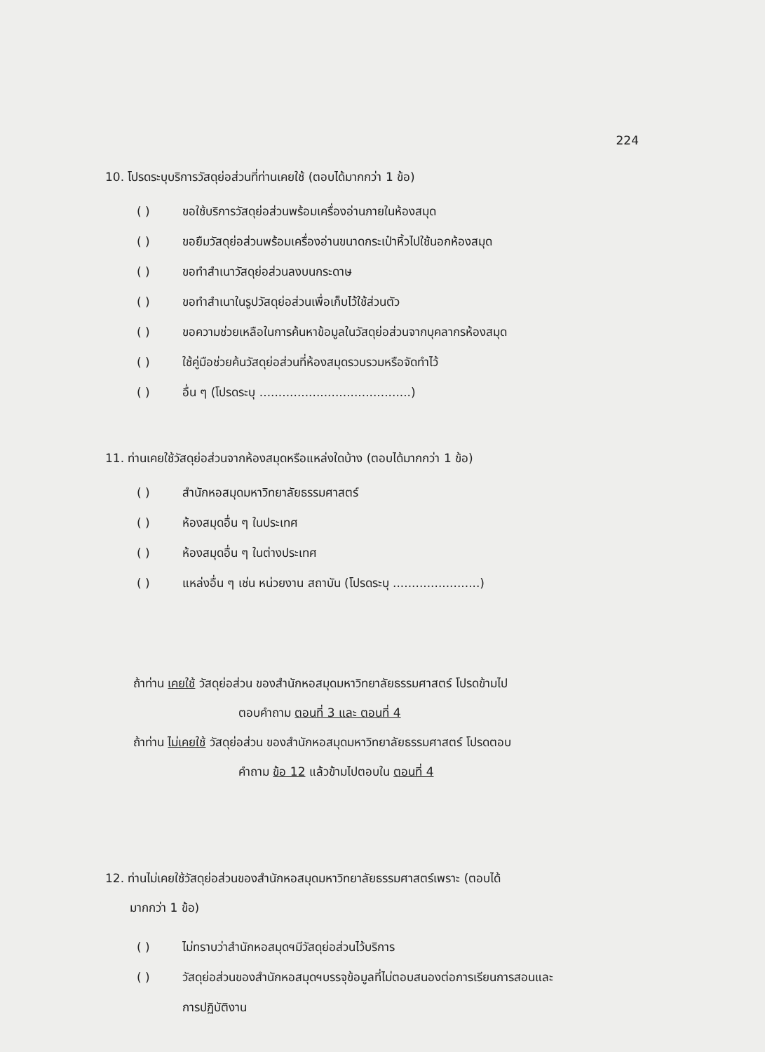224
10. โปรดระบุบริการวัสดุย่อส่วนที่ท่านเคยใช้ (ตอบได้มากกว่า 1 ข้อ)
( ) ขอใช้บริการวัสดุย่อส่วนพร้อมเครื่องอ่านภายในห้องสมุด
( ) ขอยืมวัสดุย่อส่วนพร้อมเครื่องอ่านขนาดกระเป๋าหิ้วไปใช้นอกห้องสมุด
( ) ขอทำสำเนาวัสดุย่อส่วนลงบนกระดาษ
( ) ขอทำสำเนาในรูปวัสดุย่อส่วนเพื่อเก็บไว้ใช้ส่วนตัว
( ) ขอความช่วยเหลือในการค้นหาข้อมูลในวัสดุย่อส่วนจากบุคลากรห้องสมุด
( ) ใช้คู่มือช่วยค้นวัสดุย่อส่วนที่ห้องสมุดรวบรวมหรือจัดทำไว้
( ) อื่น ๆ (โปรดระบุ ........................................)
11. ท่านเคยใช้วัสดุย่อส่วนจากห้องสมุดหรือแหล่งใดบ้าง (ตอบได้มากกว่า 1 ข้อ)
( ) สำนักหอสมุดมหาวิทยาลัยธรรมศาสตร์
( ) ห้องสมุดอื่น ๆ ในประเทศ
( ) ห้องสมุดอื่น ๆ ในต่างประเทศ
( ) แหล่งอื่น ๆ เช่น หน่วยงาน สถาบัน (โปรดระบุ .......................)
ถ้าท่าน เคยใช้ วัสดุย่อส่วน ของสำนักหอสมุดมหาวิทยาลัยธรรมศาสตร์ โปรดข้ามไป
ตอบคำถาม ตอนที่ 3 และ ตอนที่ 4
ถ้าท่าน ไม่เคยใช้ วัสดุย่อส่วน ของสำนักหอสมุดมหาวิทยาลัยธรรมศาสตร์ โปรดตอบ
คำถาม ข้อ 12 แล้วข้ามไปตอบใน ตอนที่ 4
12. ท่านไม่เคยใช้วัสดุย่อส่วนของสำนักหอสมุดมหาวิทยาลัยธรรมศาสตร์เพราะ (ตอบได้
มากกว่า 1 ข้อ)
( ) ไม่ทราบว่าสำนักหอสมุดฯมีวัสดุย่อส่วนไว้บริการ
( ) วัสดุย่อส่วนของสำนักหอสมุดฯบรรจุข้อมูลที่ไม่ตอบสนองต่อการเรียนการสอนและ
การปฏิบัติงาน